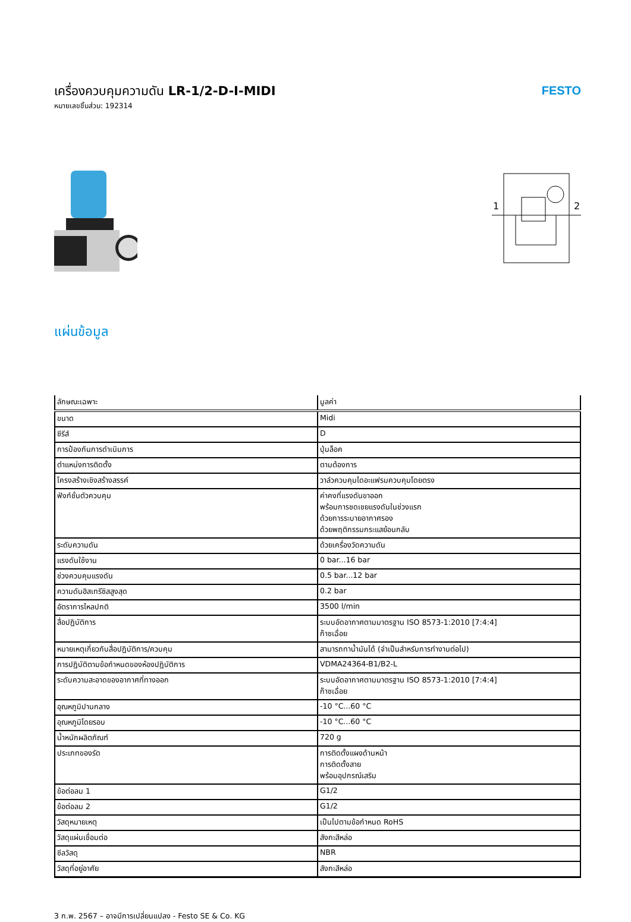เครื่องควบคุมความดัน LR-1/2-D-I-MIDI
หมายเลขชิ้นส่วน: 192314
FESTO
1
2
แผ่นข้อมูล
| ลักษณะเฉพาะ | มูลค่า |
| --- | --- |
| ขนาด | Midi |
| ซีรีส์ | D |
| การป้องกันการดำเนินการ | ปุ่มล็อค |
| ตำแหน่งการติดตั้ง | ตามต้องการ |
| โครงสร้างเชิงสร้างสรรค์ | วาล์วควบคุมไดอะแฟรมควบคุมโดยตรง |
| ฟังก์ชั่นตัวควบคุม | ค่าคงที่แรงดันขาออก พร้อมการชดเชยแรงดันในช่วงแรก ด้วยการระบายอากาศรอง ด้วยพฤติกรรมกระแสย้อนกลับ |
| ระดับความดัน | ด้วยเครื่องวัดความดัน |
| แรงดันใช้งาน | 0 bar...16 bar |
| ช่วงควบคุมแรงดัน | 0.5 bar...12 bar |
| ความดันฮิสเทรีซิสสูงสุด | 0.2 bar |
| อัตราการไหลปกติ | 3500 l/min |
| สื่อปฏิบัติการ | ระบบอัดอากาศตามมาตรฐาน ISO 8573-1:2010 [7:4:4] ก๊าซเฉื่อย |
| หมายเหตุเกี่ยวกับสื่อปฏิบัติการ/ควบคุม | สามารถทาน้ำมันได้ (จำเป็นสำหรับการทำงานต่อไป) |
| การปฏิบัติตามข้อกำหนดของห้องปฏิบัติการ | VDMA24364-B1/B2-L |
| ระดับความสะอาดของอากาศที่ทางออก | ระบบอัดอากาศตามมาตรฐาน ISO 8573-1:2010 [7:4:4] ก๊าซเฉื่อย |
| อุณหภูมิปานกลาง | -10 °C...60 °C |
| อุณหภูมิโดยรอบ | -10 °C...60 °C |
| น้ำหนักผลิตภัณฑ์ | 720 g |
| ประเภทของรัด | การติดตั้งแผงด้านหน้า การติดตั้งสาย พร้อมอุปกรณ์เสริม |
| ข้อต่อลม 1 | G1/2 |
| ข้อต่อลม 2 | G1/2 |
| วัสดุหมายเหตุ | เป็นไปตามข้อกำหนด RoHS |
| วัสดุแผ่นเชื่อมต่อ | สังกะสีหล่อ |
| ซีลวัสดุ | NBR |
| วัสดุที่อยู่อาศัย | สังกะสีหล่อ |
3 ก.พ. 2567 – อาจมีการเปลี่ยนแปลง - Festo SE & Co. KG